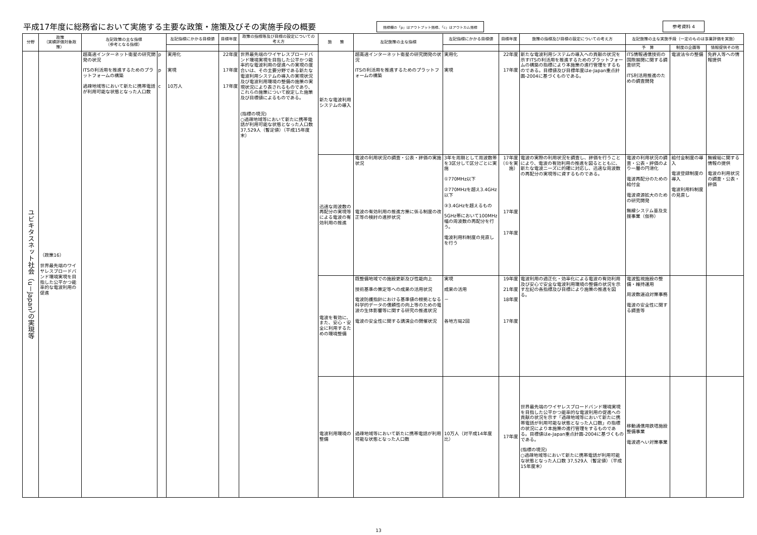平成17年度に総務省において実施する主要な政策・施策及びその実施手段の概要
指標欄の「p」はアウトプット指標、「c」はアウトカム指標
参考資料 4
| 分野 | 政策 （実績評価対象政策） | 左記政策の主な指標 （参考となる指標） | | 左記指標にかかる目標値 | 目標年度 | 政策の指標等及び目標の設定についての考え方 | 施 策 | 左記施策の主な指標 | 左記指標にかかる目標値 | 目標年度 | 施策の指標及び目標の設定についての考え方 | 左記施策の主な実施手段（一定のものは事業評価を実施） | | |
| --- | --- | --- | --- | --- | --- | --- | --- | --- | --- | --- | --- | --- | --- | --- |
| | | | | | | | | | | | | 予 算 | 制度の企画等 | 情報提供その他 |
| ユビキタスネット社会（u－Japan）の実現等 | （政策16） 世界最先端のワイヤレスブロードバンド環境実現を目指した公平かつ能率的な電波利用の促進 | 超高速インターネット衛星の研究開発の状況 ITSの利活用を推進するためのプラットフォームの構築 過疎地域等において新たに携帯電話が利用可能な状態となった人口数 | p p c | 実用化 実現 10万人 | 22年度 17年度 17年度 | 世界最先端のワイヤレスブロードバンド環境実現を目指した公平かつ能率的な電波利用の促進への実現の度合いは、その主要分野である新たな電波利用システムの導入の実現状況及び電波利用環境の整備の施策の実現状況により表されるものであり、これらの施策について設定した施策及び目標値によるものである。 (指標の現況) ○過疎地域等において新たに携帯電話が利用可能な状態となった人口数 37,529人（暫定値）（平成15年度末） | 新たな電波利用システムの導入 | 超高速インターネット衛星の研究開発の状況 ITSの利活用を推進するためのプラットフォームの構築 | 実用化 実現 | 22年度 17年度 | 新たな電波利用システムの導入への貢献の状況を示すITSの利活用を推進するためのプラットフォームの構築の指標により本施策の進行管理をするものである。目標値及び目標年度はe-Japan重点計画-2004に基づくものである。 | ITS情報通信技術の国際展開に関する調査研究 ITS利活用推進のための調査開発 | 電波法令の整備 | 免許人等への情報提供 |
| | | | | | | | 迅速な周波数の再配分の実現等による電波の有効利用の推進 | 電波の利用状況の調査・公表・評価の実施状況 電波の有効利用の推進方策に係る制度の改正等の検討の進捗状況 | 3年を周期として周波数帯を3区分して区分ごとに実施 ①770MHz以下 ②770MHzを超え3.4GHz以下 ③3.4GHzを超えるもの 5GHz帯において100MHz幅の周波数の再配分を行う。 電波利用料制度の見直しを行う | 17年度（①を実施） 17年度 17年度 | 電波の実際の利用状況を調査し、評価を行うことにより、電波の有効利用の推進を図るとともに、新たな電波ニーズに的確に対応し、迅速な周波数の再配分の実現等に資するものである。 | 電波の利用状況の調査・公表・評価のより一層の円滑化 電波再配分のための給付金 電波資源拡大のための研究開発 無線システム普及支援事業（仮称） | 給付金制度の導入 電波登録制度の導入 電波利用料制度の見直し | 無線局に関する情報の提供 電波の利用状況の調査・公表・評価 |
| | | | | | | | 電波を有効に、また、安心・安全に利用するための環境整備 | 既整備地域での施設更新及び性能向上 技術基準の策定等への成果の活用状況 電波防護指針における基準値の根拠となる科学的データの信頼性の向上等のための電波の生体影響等に関する研究の推進状況 電波の安全性に関する講演会の開催状況 | 実現 成果の活用 － 各地方局2回 | 19年度 21年度 18年度 17年度 | 電波利用の適正化・効率化による電波の有効利用及び安心で安全な電波利用環境の整備の状況を示す左記の各指標及び目標により施策の推進を図る。 | 電波監視施設の整備・維持運用 周波数逼迫対策事務 電波の安全性に関する調査等 | | |
| | | | | | | | 電波利用環境の整備 | 過疎地域等において新たに携帯電話が利用可能な状態となった人口数 | 10万人（対平成14年度比） | 17年度 | 世界最先端のワイヤレスブロードバンド環境実現を目指した公平かつ能率的な電波利用の促進への貢献の状況を示す「過疎地域等において新たに携帯電話が利用可能な状態となった人口数」の指標の状況により本施策の進行管理をするものである。目標値はe-Japan重点計画-2004に基づくものである。 (指標の現況) ○過疎地域等において新たに携帯電話が利用可能な状態となった人口数 37,529人（暫定値）（平成15年度末） | 移動通信用鉄塔施設整備事業 電波遮へい対策事業 | | |
13